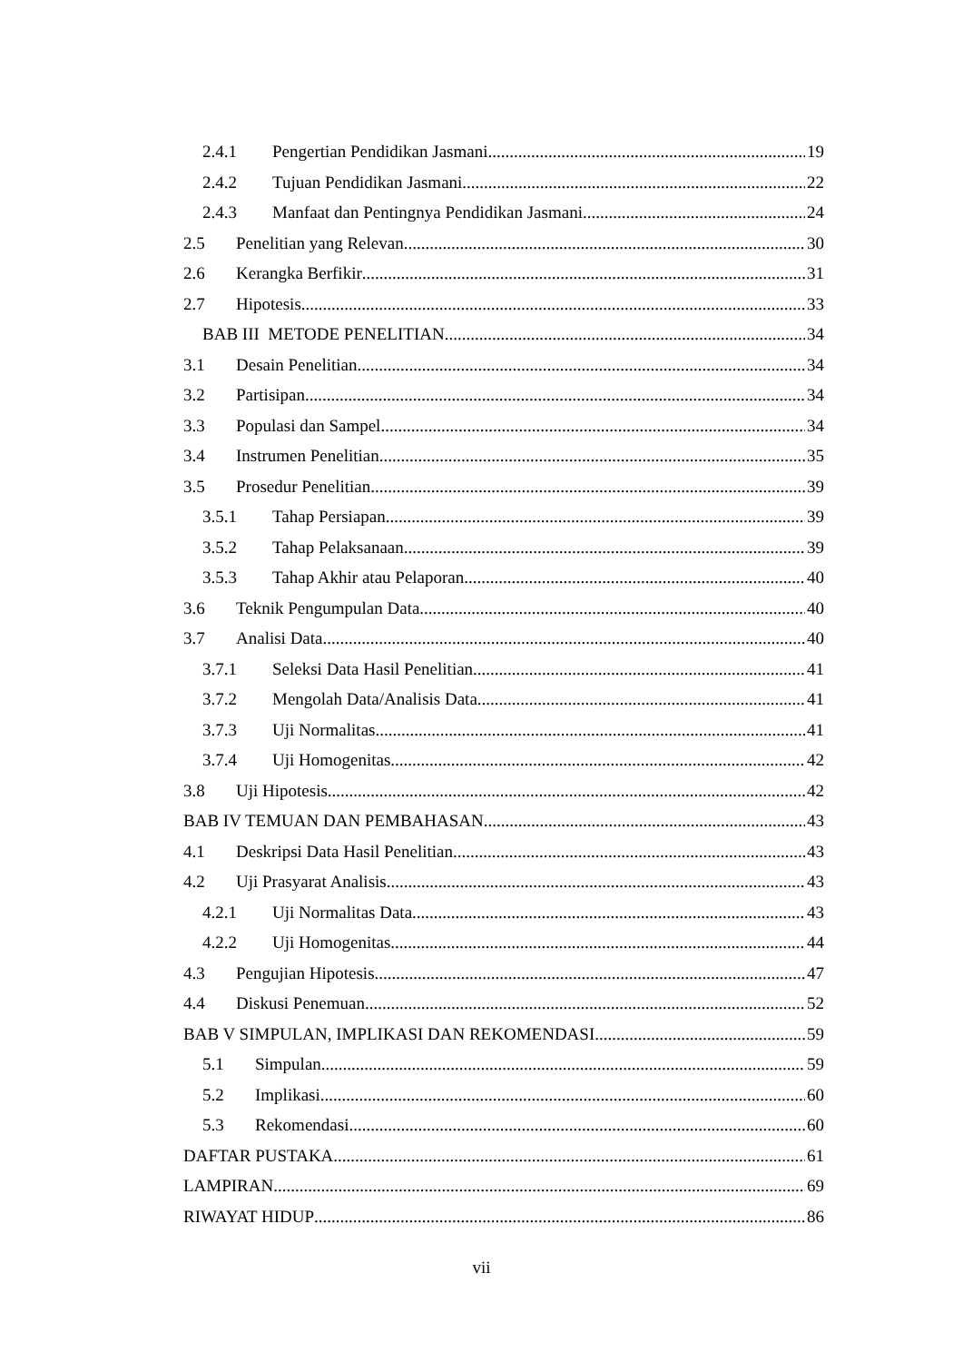2.4.1 Pengertian Pendidikan Jasmani 19
2.4.2 Tujuan Pendidikan Jasmani 22
2.4.3 Manfaat dan Pentingnya Pendidikan Jasmani 24
2.5 Penelitian yang Relevan 30
2.6 Kerangka Berfikir 31
2.7 Hipotesis 33
BAB III METODE PENELITIAN 34
3.1 Desain Penelitian 34
3.2 Partisipan 34
3.3 Populasi dan Sampel 34
3.4 Instrumen Penelitian 35
3.5 Prosedur Penelitian 39
3.5.1 Tahap Persiapan 39
3.5.2 Tahap Pelaksanaan 39
3.5.3 Tahap Akhir atau Pelaporan 40
3.6 Teknik Pengumpulan Data 40
3.7 Analisi Data 40
3.7.1 Seleksi Data Hasil Penelitian 41
3.7.2 Mengolah Data/Analisis Data 41
3.7.3 Uji Normalitas 41
3.7.4 Uji Homogenitas 42
3.8 Uji Hipotesis 42
BAB IV TEMUAN DAN PEMBAHASAN 43
4.1 Deskripsi Data Hasil Penelitian 43
4.2 Uji Prasyarat Analisis 43
4.2.1 Uji Normalitas Data 43
4.2.2 Uji Homogenitas 44
4.3 Pengujian Hipotesis 47
4.4 Diskusi Penemuan 52
BAB V SIMPULAN, IMPLIKASI DAN REKOMENDASI 59
5.1 Simpulan 59
5.2 Implikasi 60
5.3 Rekomendasi 60
DAFTAR PUSTAKA 61
LAMPIRAN 69
RIWAYAT HIDUP 86
vii